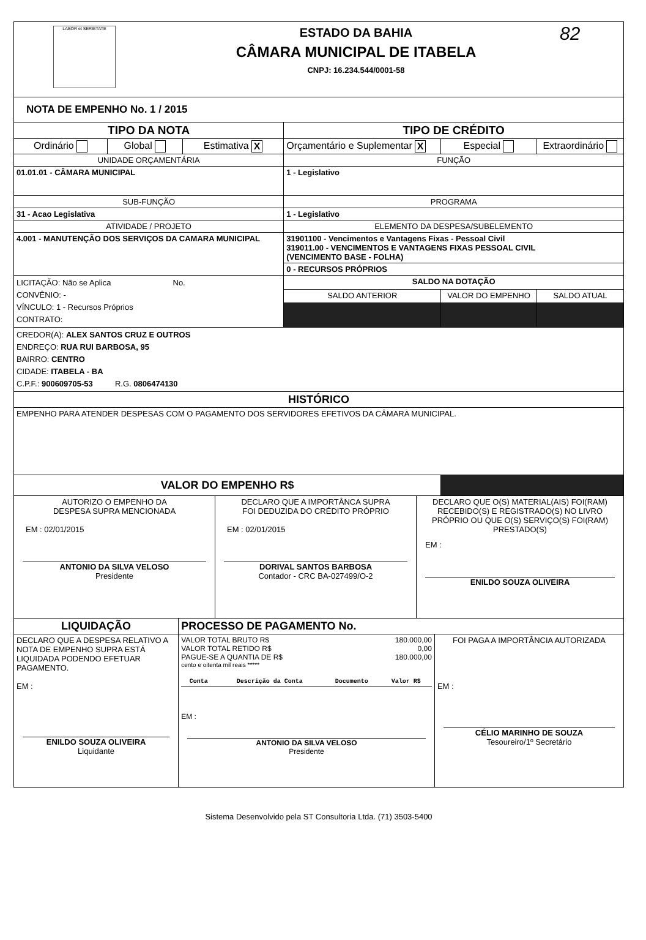| LABOR et SERIETATE ESTADO DA BAHIA CÂMARA MUNICIPAL DE ITABELA CNPJ: 16.234.544/0001-58 82 | | | | | |
| NOTA DE EMPENHO No. 1 / 2015 | | | | | |
| TIPO DA NOTA | | | TIPO DE CRÉDITO | | |
| Ordinário | Global | Estimativa X | Orçamentário e Suplementar X | Especial | Extraordinário |
| UNIDADE ORÇAMENTÁRIA | | | FUNÇÃO | | |
| 01.01.01 - CÂMARA MUNICIPAL | | | 1 - Legislativo | | |
| SUB-FUNÇÃO | | | PROGRAMA | | |
| 31 - Acao Legislativa | | | 1 - Legislativo | | |
| ATIVIDADE / PROJETO | | | ELEMENTO DA DESPESA/SUBELEMENTO | | |
| 4.001 - MANUTENÇÃO DOS SERVIÇOS DA CAMARA MUNICIPAL | | | 31901100 - Vencimentos e Vantagens Fixas - Pessoal Civil 319011.00 - VENCIMENTOS E VANTAGENS FIXAS PESSOAL CIVIL (VENCIMENTO BASE - FOLHA) | | |
| | | | 0 - RECURSOS PRÓPRIOS | | |
| LICITAÇÃO: Não se Aplica No. CONVÊNIO: - VÍNCULO: 1 - Recursos Próprios CONTRATO: | | | SALDO NA DOTAÇÃO | | |
| | | | SALDO ANTERIOR | VALOR DO EMPENHO | SALDO ATUAL |
| CREDOR(A): ALEX SANTOS CRUZ E OUTROS ENDREÇO: RUA RUI BARBOSA, 95 BAIRRO: CENTRO CIDADE: ITABELA - BA C.P.F.: 900609705-53 R.G. 0806474130 | | | | | |
| HISTÓRICO | | | | | |
| EMPENHO PARA ATENDER DESPESAS COM O PAGAMENTO DOS SERVIDORES EFETIVOS DA CÂMARA MUNICIPAL. | | | | | |
| VALOR DO EMPENHO R$ | | | | | |
| AUTORIZO O EMPENHO DA DESPESA SUPRA MENCIONADA EM : 02/01/2015 ANTONIO DA SILVA VELOSO Presidente | DECLARO QUE A IMPORTÂNCA SUPRA FOI DEDUZIDA DO CRÉDITO PRÓPRIO EM : 02/01/2015 DORIVAL SANTOS BARBOSA Contador - CRC BA-027499/O-2 | DECLARO QUE O(S) MATERIAL(AIS) FOI(RAM) RECEBIDO(S) E REGISTRADO(S) NO LIVRO PRÓPRIO OU QUE O(S) SERVIÇO(S) FOI(RAM) PRESTADO(S) EM : ENILDO SOUZA OLIVEIRA |
| LIQUIDAÇÃO | PROCESSO DE PAGAMENTO No. | |
| DECLARO QUE A DESPESA RELATIVO A NOTA DE EMPENHO SUPRA ESTÁ LIQUIDADA PODENDO EFETUAR PAGAMENTO. EM : ENILDO SOUZA OLIVEIRA Liquidante | / VALOR TOTAL BRUTO R$ / 180.000,00 / / VALOR TOTAL RETIDO R$ / 0,00 / / PAGUE-SE A QUANTIA DE R$ / 180.000,00 / cento e oitenta mil reais ***** / Conta / Descrição da Conta / Documento / Valor R$ / / --- / --- / --- / --- / EM : ANTONIO DA SILVA VELOSO Presidente | FOI PAGA A IMPORTÂNCIA AUTORIZADA EM : CÉLIO MARINHO DE SOUZA Tesoureiro/1º Secretário |
Sistema Desenvolvido pela ST Consultoria Ltda. (71) 3503-5400